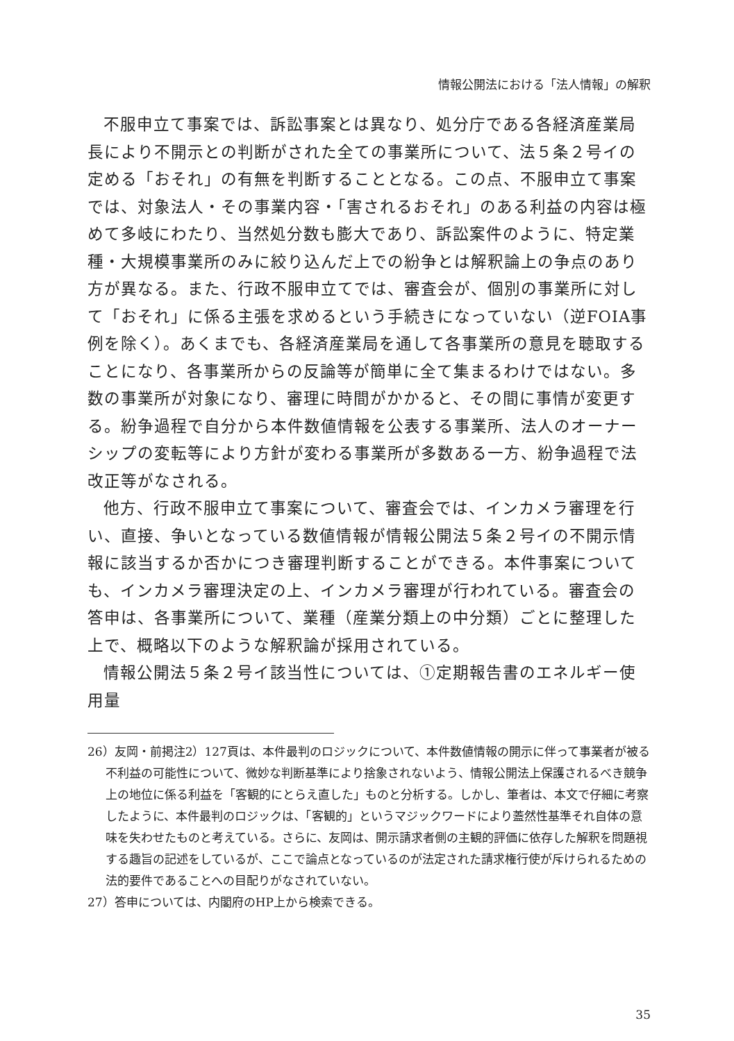情報公開法における「法人情報」の解釈
不服申立て事案では、訴訟事案とは異なり、処分庁である各経済産業局長により不開示との判断がされた全ての事業所について、法５条２号イの定める「おそれ」の有無を判断することとなる。この点、不服申立て事案では、対象法人・その事業内容・「害されるおそれ」のある利益の内容は極めて多岐にわたり、当然処分数も膨大であり、訴訟案件のように、特定業種・大規模事業所のみに絞り込んだ上での紛争とは解釈論上の争点のあり方が異なる。また、行政不服申立てでは、審査会が、個別の事業所に対して「おそれ」に係る主張を求めるという手続きになっていない（逆FOIA事例を除く）。あくまでも、各経済産業局を通して各事業所の意見を聴取することになり、各事業所からの反論等が簡単に全て集まるわけではない。多数の事業所が対象になり、審理に時間がかかると、その間に事情が変更する。紛争過程で自分から本件数値情報を公表する事業所、法人のオーナーシップの変転等により方針が変わる事業所が多数ある一方、紛争過程で法改正等がなされる。
他方、行政不服申立て事案について、審査会では、インカメラ審理を行い、直接、争いとなっている数値情報が情報公開法５条２号イの不開示情報に該当するか否かにつき審理判断することができる。本件事案についても、インカメラ審理決定の上、インカメラ審理が行われている。審査会の答申は、各事業所について、業種（産業分類上の中分類）ごとに整理した上で、概略以下のような解釈論が採用されている。
情報公開法５条２号イ該当性については、①定期報告書のエネルギー使用量
26）友岡・前掲注2）127頁は、本件最判のロジックについて、本件数値情報の開示に伴って事業者が被る不利益の可能性について、微妙な判断基準により捨象されないよう、情報公開法上保護されるべき競争上の地位に係る利益を「客観的にとらえ直した」ものと分析する。しかし、筆者は、本文で仔細に考察したように、本件最判のロジックは、「客観的」というマジックワードにより蓋然性基準それ自体の意味を失わせたものと考えている。さらに、友岡は、開示請求者側の主観的評価に依存した解釈を問題視する趣旨の記述をしているが、ここで論点となっているのが法定された請求権行使が斥けられるための法的要件であることへの目配りがなされていない。
27）答申については、内閣府のHP上から検索できる。
35